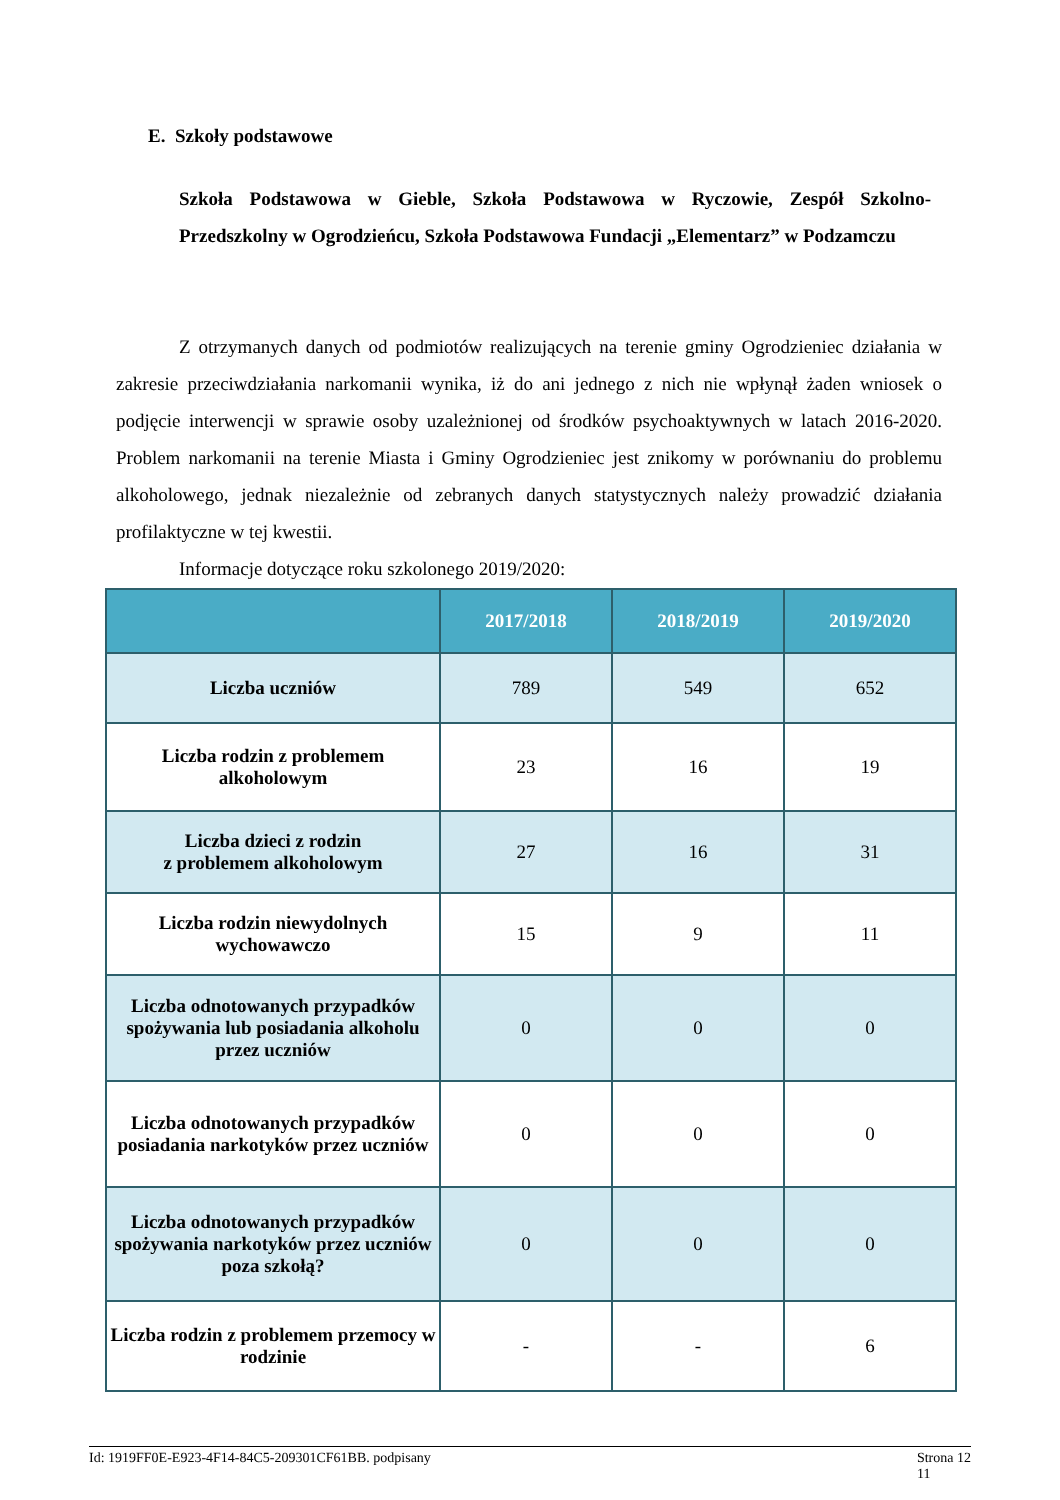E. Szkoły podstawowe
Szkoła Podstawowa w Gieble, Szkoła Podstawowa w Ryczowie, Zespół Szkolno-Przedszkolny w Ogrodzieńcu, Szkoła Podstawowa Fundacji „Elementarz” w Podzamczu
Z otrzymanych danych od podmiotów realizujących na terenie gminy Ogrodzieniec działania w zakresie przeciwdziałania narkomanii wynika, iż do ani jednego z nich nie wpłynął żaden wniosek o podjęcie interwencji w sprawie osoby uzależnionej od środków psychoaktywnych w latach 2016-2020. Problem narkomanii na terenie Miasta i Gminy Ogrodzieniec jest znikomy w porównaniu do problemu alkoholowego, jednak niezależnie od zebranych danych statystycznych należy prowadzić działania profilaktyczne w tej kwestii.
Informacje dotyczące roku szkolonego 2019/2020:
| | 2017/2018 | 2018/2019 | 2019/2020 |
| --- | --- | --- | --- |
| Liczba uczniów | 789 | 549 | 652 |
| Liczba rodzin z problemem alkoholowym | 23 | 16 | 19 |
| Liczba dzieci z rodzin z problemem alkoholowym | 27 | 16 | 31 |
| Liczba rodzin niewydolnych wychowawczo | 15 | 9 | 11 |
| Liczba odnotowanych przypadków spożywania lub posiadania alkoholu przez uczniów | 0 | 0 | 0 |
| Liczba odnotowanych przypadków posiadania narkotyków przez uczniów | 0 | 0 | 0 |
| Liczba odnotowanych przypadków spożywania narkotyków przez uczniów poza szkołą? | 0 | 0 | 0 |
| Liczba rodzin z problemem przemocy w rodzinie | - | - | 6 |
Id: 1919FF0E-E923-4F14-84C5-209301CF61BB. podpisany Strona 12
11